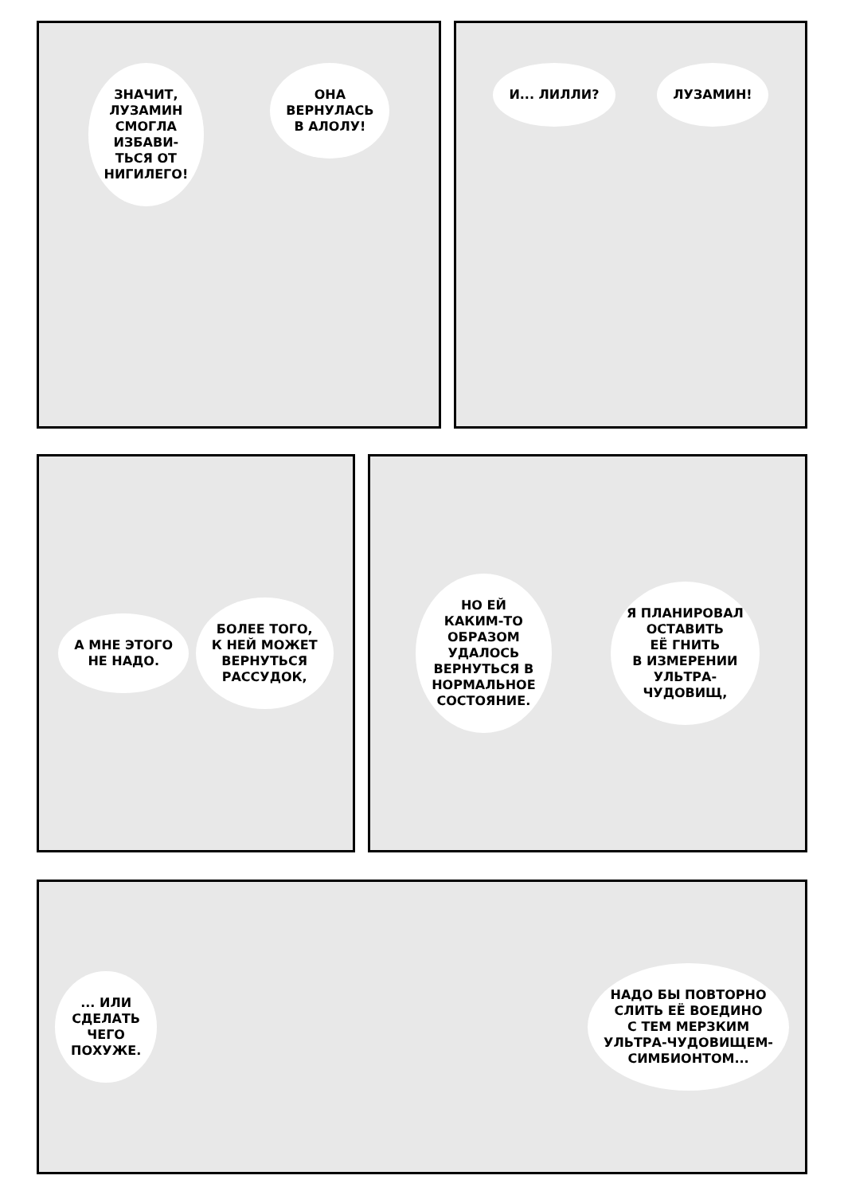ЗНАЧИТ,
ЛУЗАМИН
СМОГЛА
ИЗБАВИ-
ТЬСЯ ОТ
НИГИЛЕГО!
ОНА
ВЕРНУЛАСЬ
В АЛОЛУ!
И... ЛИЛЛИ? ЛУЗАМИН!
А МНЕ ЭТОГО
НЕ НАДО.
БОЛЕЕ ТОГО,
К НЕЙ МОЖЕТ
ВЕРНУТЬСЯ
РАССУДОК,
НО ЕЙ
КАКИМ-ТО
ОБРАЗОМ
УДАЛОСЬ
ВЕРНУТЬСЯ В
НОРМАЛЬНОЕ
СОСТОЯНИЕ.
Я ПЛАНИРОВАЛ
ОСТАВИТЬ
ЕЁ ГНИТЬ
В ИЗМЕРЕНИИ
УЛЬТРА-
ЧУДОВИЩ,
... ИЛИ
СДЕЛАТЬ
ЧЕГО
ПОХУЖЕ.
НАДО БЫ ПОВТОРНО
СЛИТЬ ЕЁ ВОЕДИНО
С ТЕМ МЕРЗКИМ
УЛЬТРА-ЧУДОВИЩЕМ-
СИМБИОНТОМ...